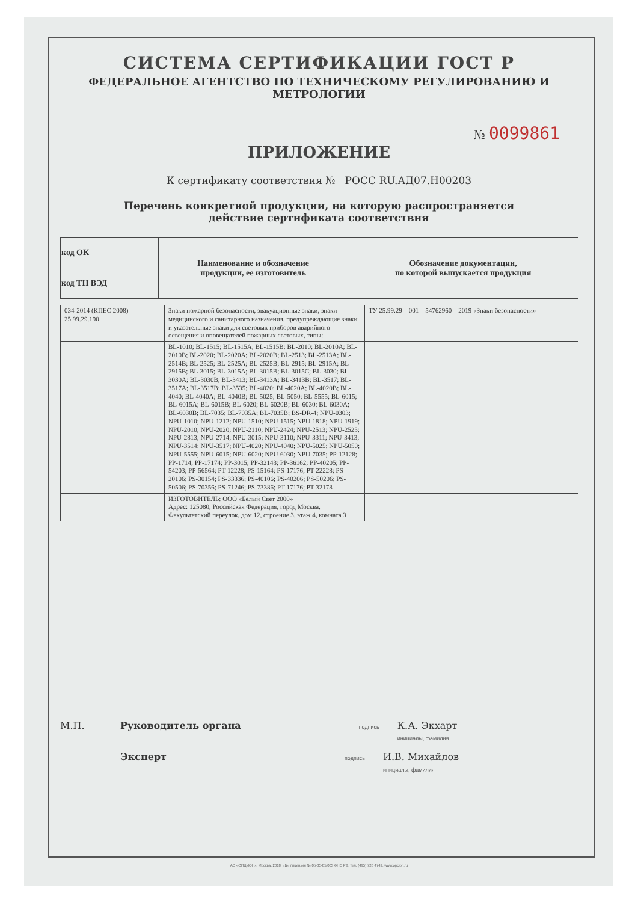СИСТЕМА СЕРТИФИКАЦИИ ГОСТ Р
ФЕДЕРАЛЬНОЕ АГЕНТСТВО ПО ТЕХНИЧЕСКОМУ РЕГУЛИРОВАНИЮ И МЕТРОЛОГИИ
№ 0099861
ПРИЛОЖЕНИЕ
К сертификату соответствия № РОСС RU.АД07.Н00203
Перечень конкретной продукции, на которую распространяется
действие сертификата соответствия
| код ОК | Наименование и обозначение продукции, ее изготовитель | Обозначение документации, по которой выпускается продукция |
| --- | --- | --- |
| код ТН ВЭД | | |
| 034-2014 (КПЕС 2008) 25.99.29.190 | Знаки пожарной безопасности, эвакуационные знаки, знаки медицинского и санитарного назначения, предупреждающие знаки и указательные знаки для световых приборов аварийного освещения и оповещателей пожарных световых, типы: | ТУ 25.99.29 – 001 – 54762960 – 2019 «Знаки безопасности» |
| | BL-1010; BL-1515; BL-1515A; BL-1515B; BL-2010; BL-2010A; BL-2010B; BL-2020; BL-2020A; BL-2020B; BL-2513; BL-2513A; BL-2514B; BL-2525; BL-2525A; BL-2525B; BL-2915; BL-2915A; BL-2915B; BL-3015; BL-3015A; BL-3015B; BL-3015C; BL-3030; BL-3030A; BL-3030B; BL-3413; BL-3413A; BL-3413B; BL-3517; BL-3517A; BL-3517B; BL-3535; BL-4020; BL-4020A; BL-4020B; BL-4040; BL-4040A; BL-4040B; BL-5025; BL-5050; BL-5555; BL-6015; BL-6015A; BL-6015B; BL-6020; BL-6020B; BL-6030; BL-6030A; BL-6030B; BL-7035; BL-7035A; BL-7035B; BS-DR-4; NPU-0303; NPU-1010; NPU-1212; NPU-1510; NPU-1515; NPU-1818; NPU-1919; NPU-2010; NPU-2020; NPU-2110; NPU-2424; NPU-2513; NPU-2525; NPU-2813; NPU-2714; NPU-3015; NPU-3110; NPU-3311; NPU-3413; NPU-3514; NPU-3517; NPU-4020; NPU-4040; NPU-5025; NPU-5050; NPU-5555; NPU-6015; NPU-6020; NPU-6030; NPU-7035; PP-12128; PP-1714; PP-17174; PP-3015; PP-32143; PP-36162; PP-40205; PP-54203; PP-56564; PT-12228; PS-15164; PS-17176; PT-22228; PS-20106; PS-30154; PS-33336; PS-40106; PS-40206; PS-50206; PS-50506; PS-70356; PS-71246; PS-73386; PT-17176; PT-32178 | |
| | ИЗГОТОВИТЕЛЬ: ООО «Белый Свет 2000» Адрес: 125080, Российская Федерация, город Москва, Факультетский переулок, дом 12, строение 3, этаж 4, комната 3 | |
М.П. Руководитель органа подпись К.А. Экхарт
инициалы, фамилия
Эксперт подпись И.В. Михайлов
инициалы, фамилия
АО «ОПЦИОН», Москва, 2018, «Б» лицензия № 05-05-05/003 ФНС РФ, тел. (495) 726 4742, www.opcion.ru